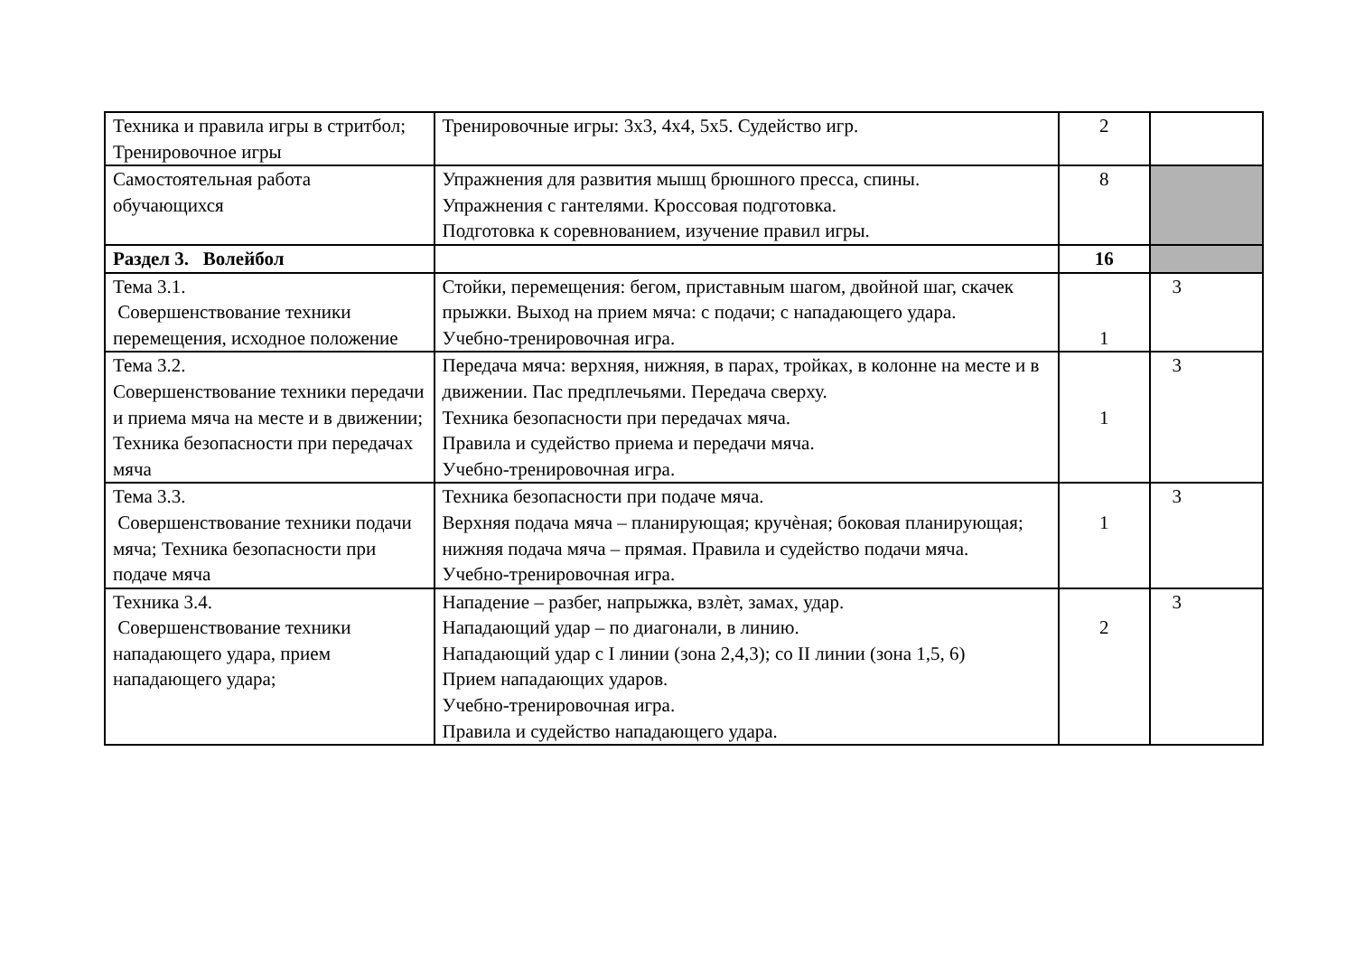| Техника и правила игры в стритбол; Тренировочное игры | Тренировочные игры: 3х3, 4х4, 5х5. Судейство игр. | 2 | |
| Самостоятельная работа обучающихся | Упражнения для развития мышц брюшного пресса, спины. Упражнения с гантелями. Кроссовая подготовка. Подготовка к соревнованием, изучение правил игры. | 8 | |
| Раздел 3. Волейбол | | 16 | |
| Тема 3.1. Совершенствование техники перемещения, исходное положение | Стойки, перемещения: бегом, приставным шагом, двойной шаг, скачек прыжки. Выход на прием мяча: с подачи; с нападающего удара. Учебно-тренировочная игра. | 1 | 3 |
| Тема 3.2. Совершенствование техники передачи и приема мяча на месте и в движении; Техника безопасности при передачах мяча | Передача мяча: верхняя, нижняя, в парах, тройках, в колонне на месте и в движении. Пас предплечьями. Передача сверху. Техника безопасности при передачах мяча. Правила и судейство приема и передачи мяча. Учебно-тренировочная игра. | 1 | 3 |
| Тема 3.3. Совершенствование техники подачи мяча; Техника безопасности при подаче мяча | Техника безопасности при подаче мяча. Верхняя подача мяча – планирующая; кручѐная; боковая планирующая; нижняя подача мяча – прямая. Правила и судейство подачи мяча. Учебно-тренировочная игра. | 1 | 3 |
| Техника 3.4. Совершенствование техники нападающего удара, прием нападающего удара; | Нападение – разбег, напрыжка, взлѐт, замах, удар. Нападающий удар – по диагонали, в линию. Нападающий удар с I линии (зона 2,4,3); со II линии (зона 1,5, 6) Прием нападающих ударов. Учебно-тренировочная игра. Правила и судейство нападающего удара. | 2 | 3 |